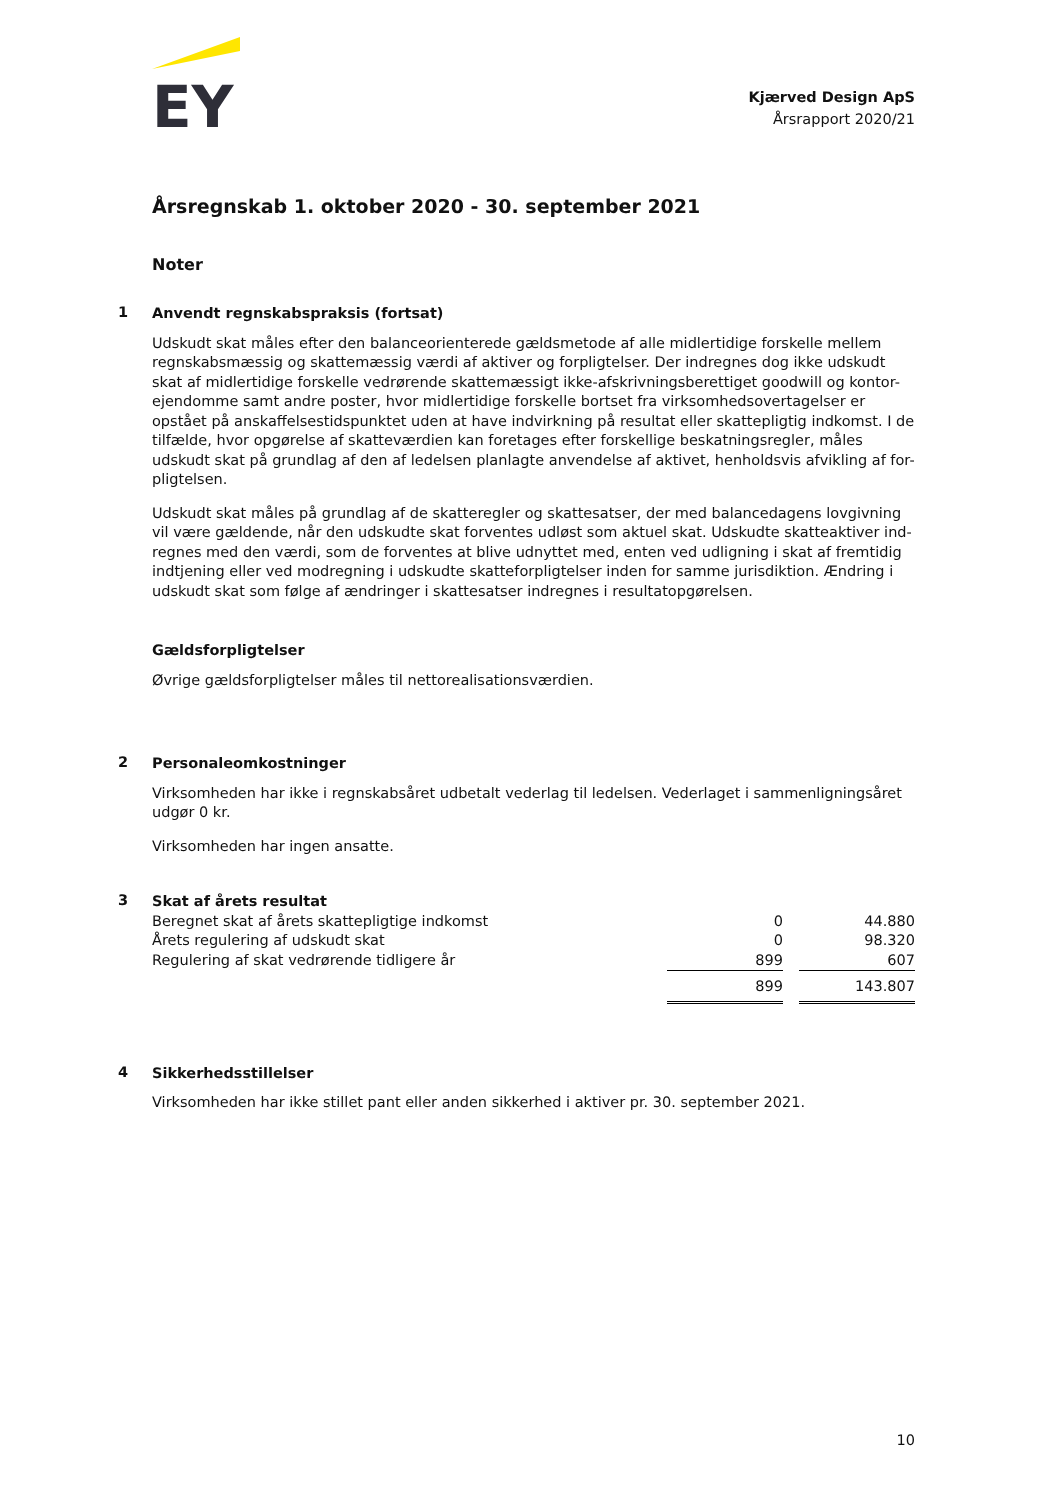EY
Kjærved Design ApS
Årsrapport 2020/21
Årsregnskab 1. oktober 2020 - 30. september 2021
Noter
1
Anvendt regnskabspraksis (fortsat)
Udskudt skat måles efter den balanceorienterede gældsmetode af alle midlertidige forskelle mellem regnskabsmæssig og skattemæssig værdi af aktiver og forpligtelser. Der indregnes dog ikke udskudt skat af midlertidige forskelle vedrørende skattemæssigt ikke-afskrivningsberettiget goodwill og kontor-ejendomme samt andre poster, hvor midlertidige forskelle bortset fra virksomhedsovertagelser er opstået på anskaffelsestidspunktet uden at have indvirkning på resultat eller skattepligtig indkomst. I de tilfælde, hvor opgørelse af skatteværdien kan foretages efter forskellige beskatningsregler, måles udskudt skat på grundlag af den af ledelsen planlagte anvendelse af aktivet, henholdsvis afvikling af for-pligtelsen.
Udskudt skat måles på grundlag af de skatteregler og skattesatser, der med balancedagens lovgivning vil være gældende, når den udskudte skat forventes udløst som aktuel skat. Udskudte skatteaktiver ind-regnes med den værdi, som de forventes at blive udnyttet med, enten ved udligning i skat af fremtidig indtjening eller ved modregning i udskudte skatteforpligtelser inden for samme jurisdiktion. Ændring i udskudt skat som følge af ændringer i skattesatser indregnes i resultatopgørelsen.
Gældsforpligtelser
Øvrige gældsforpligtelser måles til nettorealisationsværdien.
2
Personaleomkostninger
Virksomheden har ikke i regnskabsåret udbetalt vederlag til ledelsen. Vederlaget i sammenligningsåret udgør 0 kr.
Virksomheden har ingen ansatte.
3
| Skat af årets resultat | | | |
| Beregnet skat af årets skattepligtige indkomst | 0 | | 44.880 |
| Årets regulering af udskudt skat | 0 | | 98.320 |
| Regulering af skat vedrørende tidligere år | 899 | | 607 |
| | 899 | | 143.807 |
4
Sikkerhedsstillelser
Virksomheden har ikke stillet pant eller anden sikkerhed i aktiver pr. 30. september 2021.
10